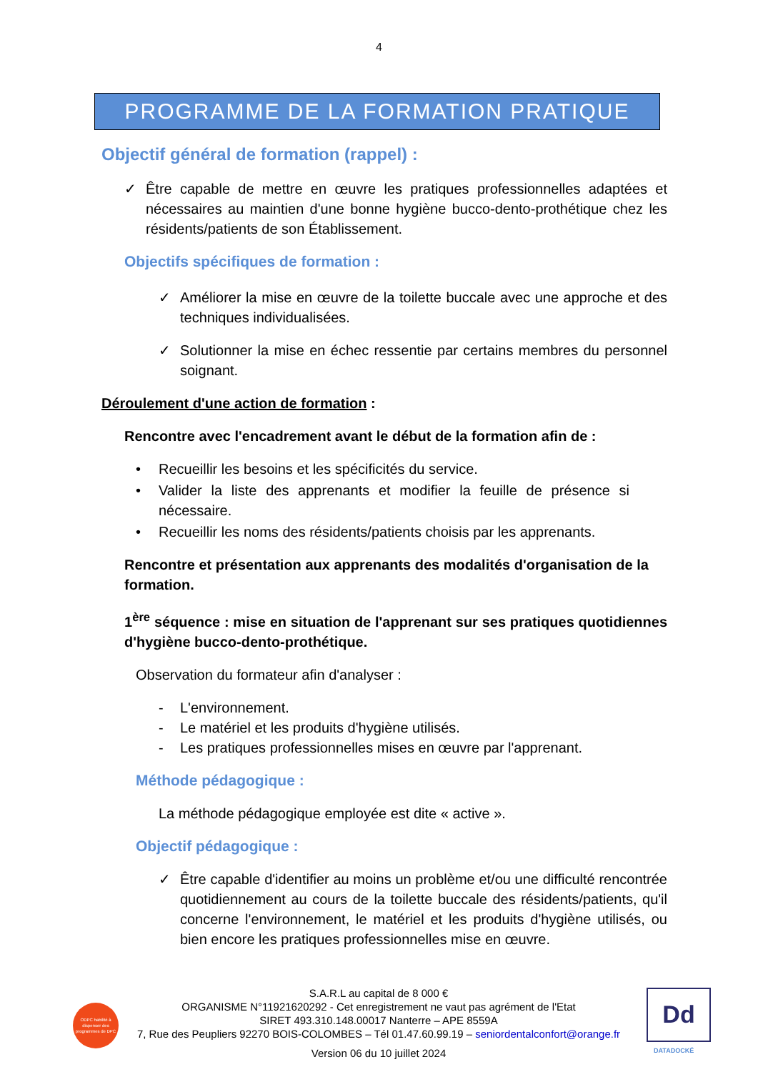4
PROGRAMME DE LA FORMATION PRATIQUE
Objectif général de formation (rappel) :
✓ Être capable de mettre en œuvre les pratiques professionnelles adaptées et nécessaires au maintien d'une bonne hygiène bucco-dento-prothétique chez les résidents/patients de son Établissement.
Objectifs spécifiques de formation :
✓ Améliorer la mise en œuvre de la toilette buccale avec une approche et des techniques individualisées.
✓ Solutionner la mise en échec ressentie par certains membres du personnel soignant.
Déroulement d'une action de formation :
Rencontre avec l'encadrement avant le début de la formation afin de :
• Recueillir les besoins et les spécificités du service.
• Valider la liste des apprenants et modifier la feuille de présence si nécessaire.
• Recueillir les noms des résidents/patients choisis par les apprenants.
Rencontre et présentation aux apprenants des modalités d'organisation de la formation.
1<sup>ère</sup> séquence : mise en situation de l'apprenant sur ses pratiques quotidiennes d'hygiène bucco-dento-prothétique.
Observation du formateur afin d'analyser :
- L'environnement.
- Le matériel et les produits d'hygiène utilisés.
- Les pratiques professionnelles mises en œuvre par l'apprenant.
Méthode pédagogique :
La méthode pédagogique employée est dite « active ».
Objectif pédagogique :
✓ Être capable d'identifier au moins un problème et/ou une difficulté rencontrée quotidiennement au cours de la toilette buccale des résidents/patients, qu'il concerne l'environnement, le matériel et les produits d'hygiène utilisés, ou bien encore les pratiques professionnelles mise en œuvre.
S.A.R.L au capital de 8 000 €
ORGANISME N°11921620292 - Cet enregistrement ne vaut pas agrément de l'Etat
SIRET 493.310.148.00017 Nanterre – APE 8559A
7, Rue des Peupliers 92270 BOIS-COLOMBES – Tél 01.47.60.99.19 – seniordentalconfort@orange.fr
Version 06 du 10 juillet 2024
ODPC habilité à dispenser des programmes de DPC
Dd
DATADOCKÉ